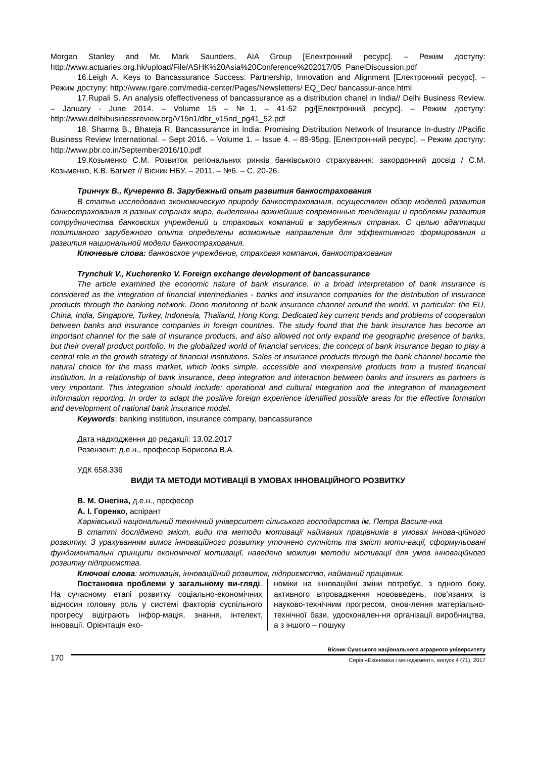Morgan Stanley and Mr. Mark Saunders, AIA Group [Електронний ресурс]. – Режим доступу: http://www.actuaries.org.hk/upload/File/ASHK%20Asia%20Conference%202017/05_PanelDiscussion.pdf
16.Leigh A. Keys to Bancassurance Success: Partnership, Innovation and Alignment [Електронний ресурс]. – Режим доступу: http://www.rgare.com/media-center/Pages/Newsletters/ EQ_Dec/ bancassur-ance.html
17.Rupali S. An analysis ofeffectiveness of bancassurance as a distribution chanel in India// Delhi Business Review. – January - June 2014. – Volume 15 – №1, – 41-52 pg/[Електронний ресурс]. – Режим доступу: http://www.delhibusinessreview.org/V15n1/dbr_v15nd_pg41_52.pdf
18. Sharma B., Bhateja R. Bancassurance in India: Promising Distribution Network of Insurance In-dustry //Pacific Business Review International. – Sept 2016. – Volume 1. – Issue 4. – 89-95pg. [Електрон-ний ресурс]. – Режим доступу: http://www.pbr.co.in/September2016/10.pdf
19.Козьменко С.М. Розвиток регіональних ринків банківського страхування: закордонний досвід / С.М. Козьменко, К.В. Багмет // Вісник НБУ. – 2011. – №6. – С. 20-26.
Тринчук В., Кучеренко В. Зарубежный опыт развития банкострахования
В статье исследовано экономическую природу банкострахования, осуществлен обзор моделей развития банкострахования в разных странах мира, выделенны важнейшие современные тенденции и проблемы развития сотрудничества банковских учреждений и страховых компаний в зарубежных странах. С целью адаптации позитивного зарубежного опыта определены возможные направления для эффективного формирования и развития национальной модели банкострахования.
Ключевые слова: банковское учреждение, страховая компания, банкострахования
Trynchuk V., Kucherenko V. Foreign exchange development of bancassurance
The article examined the economic nature of bank insurance. In a broad interpretation of bank insurance is considered as the integration of financial intermediaries - banks and insurance companies for the distribution of insurance products through the banking network. Done monitoring of bank insurance channel around the world, in particular: the EU, China, India, Singapore, Turkey, Indonesia, Thailand, Hong Kong. Dedicated key current trends and problems of cooperation between banks and insurance companies in foreign countries. The study found that the bank insurance has become an important channel for the sale of insurance products, and also allowed not only expand the geographic presence of banks, but their overall product portfolio. In the globalized world of financial services, the concept of bank insurance began to play a central role in the growth strategy of financial institutions. Sales of insurance products through the bank channel became the natural choice for the mass market, which looks simple, accessible and inexpensive products from a trusted financial institution. In a relationship of bank insurance, deep integration and interaction between banks and insurers as partners is very important. This integration should include: operational and cultural integration and the integration of management information reporting. In order to adapt the positive foreign experience identified possible areas for the effective formation and development of national bank insurance model.
Keywords: banking institution, insurance company, bancassurance
Дата надходження до редакції: 13.02.2017
Резензент: д.е.н., професор Борисова В.А.
УДК 658.336
ВИДИ ТА МЕТОДИ МОТИВАЦІЇ В УМОВАХ ІННОВАЦІЙНОГО РОЗВИТКУ
В. М. Онегіна, д.е.н., професор
А. І. Горенко, аспірант
Харківський національний технічний університет сільського господарства ім. Петра Василе-нка
В статті досліджено зміст, види та методи мотивації найманих працівників в умовах іннова-ційного розвитку. З урахуванням вимог інноваційного розвитку уточнено сутність та зміст моти-вації, сформульовані фундаментальні принципи економічної мотивації, наведено можливі методи мотивації для умов інноваційного розвитку підприємства.
Ключові слова: мотивація, інноваційний розвиток, підприємство, найманий працівник.
Постановка проблеми у загальному ви-гляді. На сучасному етапі розвитку соціально-економічних відносин головну роль у системі факторів суспільного прогресу відіграють інфор-мація, знання, інтелект, інновації. Орієнтація еко-
номіки на інноваційні зміни потребує, з одного боку, активного впровадження нововведень, пов’язаних із науково-технічним прогресом, онов-лення матеріально-технічної бази, удосконален-ня організації виробництва, а з іншого – пошуку
170
Вісник Сумського національного аграрного університету
Серія «Економіка і менеджмент», випуск 4 (71), 2017